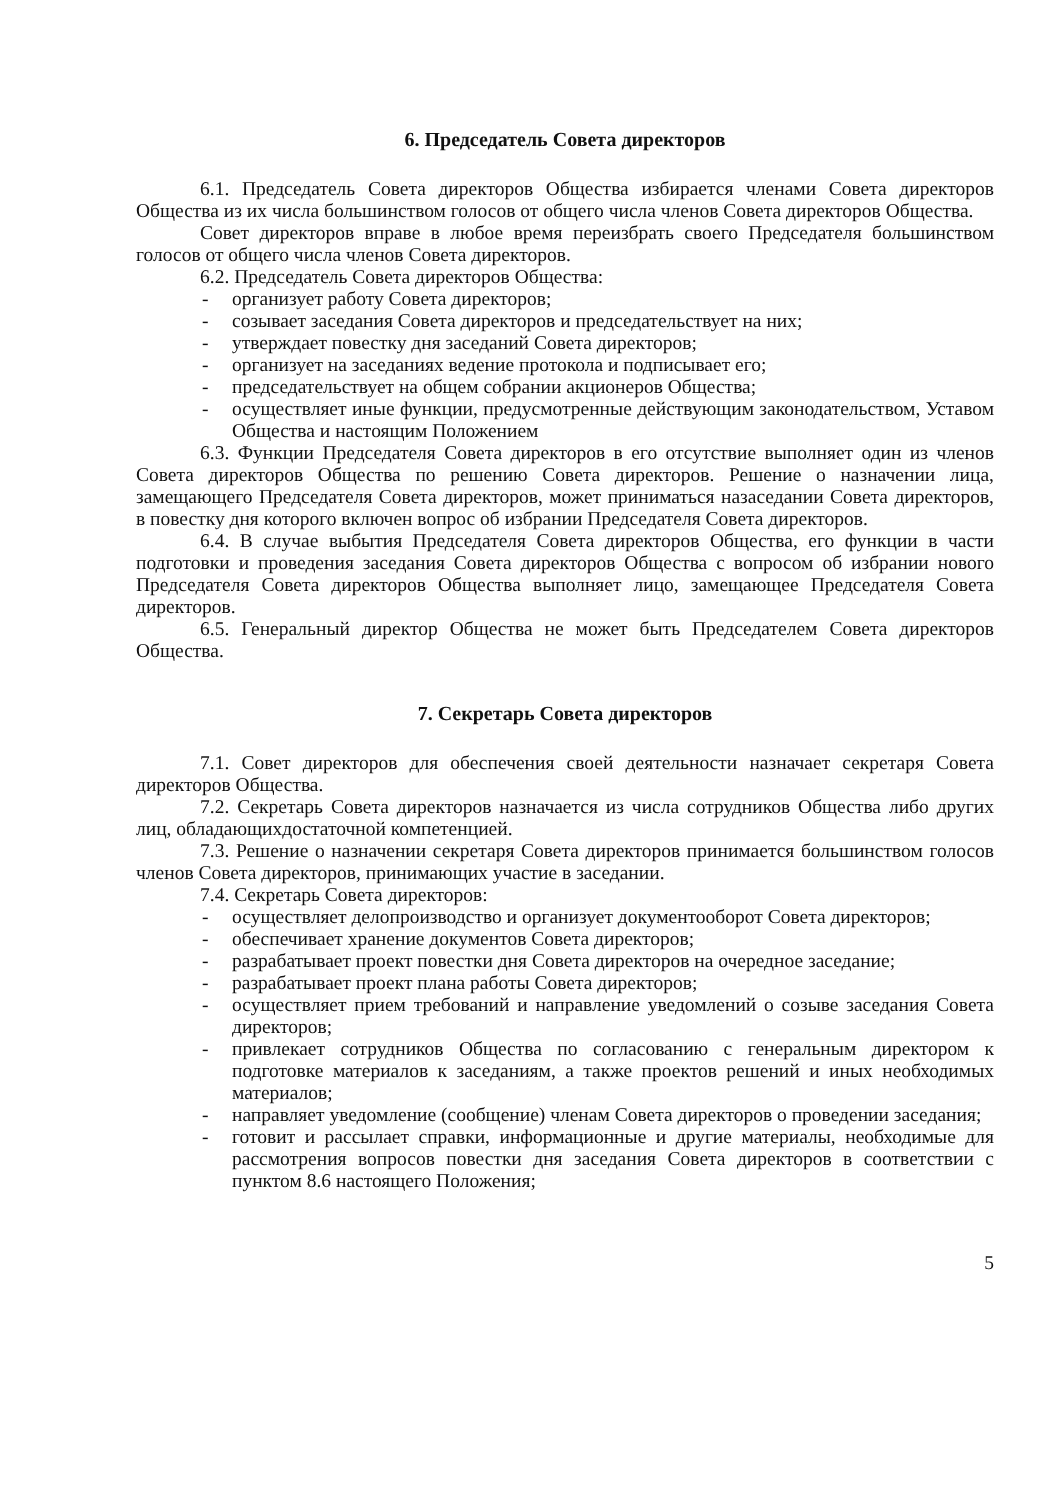6. Председатель Совета директоров
6.1. Председатель Совета директоров Общества избирается членами Совета директоров Общества из их числа большинством голосов от общего числа членов Совета директоров Общества.
Совет директоров вправе в любое время переизбрать своего Председателя большинством голосов от общего числа членов Совета директоров.
6.2. Председатель Совета директоров Общества:
- организует работу Совета директоров;
- созывает заседания Совета директоров и председательствует на них;
- утверждает повестку дня заседаний Совета директоров;
- организует на заседаниях ведение протокола и подписывает его;
- председательствует на общем собрании акционеров Общества;
- осуществляет иные функции, предусмотренные действующим законодательством, Уставом Общества и настоящим Положением
6.3. Функции Председателя Совета директоров в его отсутствие выполняет один из членов Совета директоров Общества по решению Совета директоров. Решение о назначении лица, замещающего Председателя Совета директоров, может приниматься назаседании Совета директоров, в повестку дня которого включен вопрос об избрании Председателя Совета директоров.
6.4. В случае выбытия Председателя Совета директоров Общества, его функции в части подготовки и проведения заседания Совета директоров Общества с вопросом об избрании нового Председателя Совета директоров Общества выполняет лицо, замещающее Председателя Совета директоров.
6.5. Генеральный директор Общества не может быть Председателем Совета директоров Общества.
7. Секретарь Совета директоров
7.1. Совет директоров для обеспечения своей деятельности назначает секретаря Совета директоров Общества.
7.2. Секретарь Совета директоров назначается из числа сотрудников Общества либо других лиц, обладающихдостаточной компетенцией.
7.3. Решение о назначении секретаря Совета директоров принимается большинством голосов членов Совета директоров, принимающих участие в заседании.
7.4. Секретарь Совета директоров:
- осуществляет делопроизводство и организует документооборот Совета директоров;
- обеспечивает хранение документов Совета директоров;
- разрабатывает проект повестки дня Совета директоров на очередное заседание;
- разрабатывает проект плана работы Совета директоров;
- осуществляет прием требований и направление уведомлений о созыве заседания Совета директоров;
- привлекает сотрудников Общества по согласованию с генеральным директором к подготовке материалов к заседаниям, а также проектов решений и иных необходимых материалов;
- направляет уведомление (сообщение) членам Совета директоров о проведении заседания;
- готовит и рассылает справки, информационные и другие материалы, необходимые для рассмотрения вопросов повестки дня заседания Совета директоров в соответствии с пунктом 8.6 настоящего Положения;
5